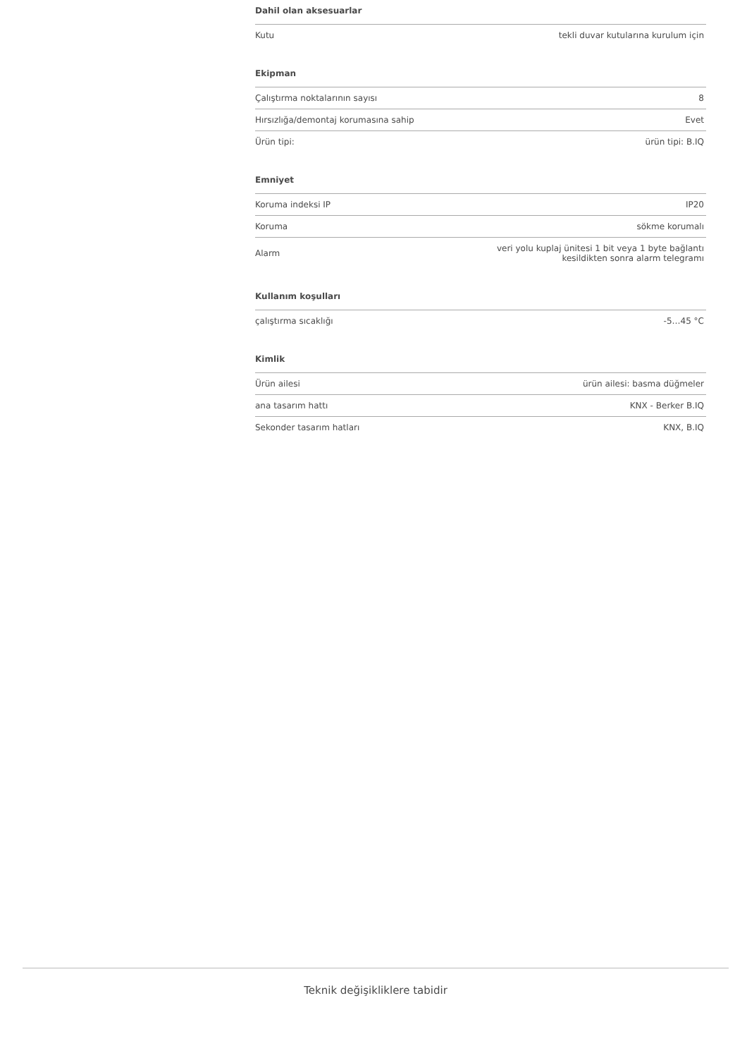Dahil olan aksesuarlar
| Kutu | tekli duvar kutularına kurulum için |
Ekipman
| Çalıştırma noktalarının sayısı | 8 |
| Hırsızlığa/demontaj korumasına sahip | Evet |
| Ürün tipi: | ürün tipi: B.IQ |
Emniyet
| Koruma indeksi IP | IP20 |
| Koruma | sökme korumalı |
| Alarm | veri yolu kuplaj ünitesi 1 bit veya 1 byte bağlantı kesildikten sonra alarm telegramı |
Kullanım koşulları
| çalıştırma sıcaklığı | -5…45 °C |
Kimlik
| Ürün ailesi | ürün ailesi: basma düğmeler |
| ana tasarım hattı | KNX - Berker B.IQ |
| Sekonder tasarım hatları | KNX, B.IQ |
Teknik değişikliklere tabidir